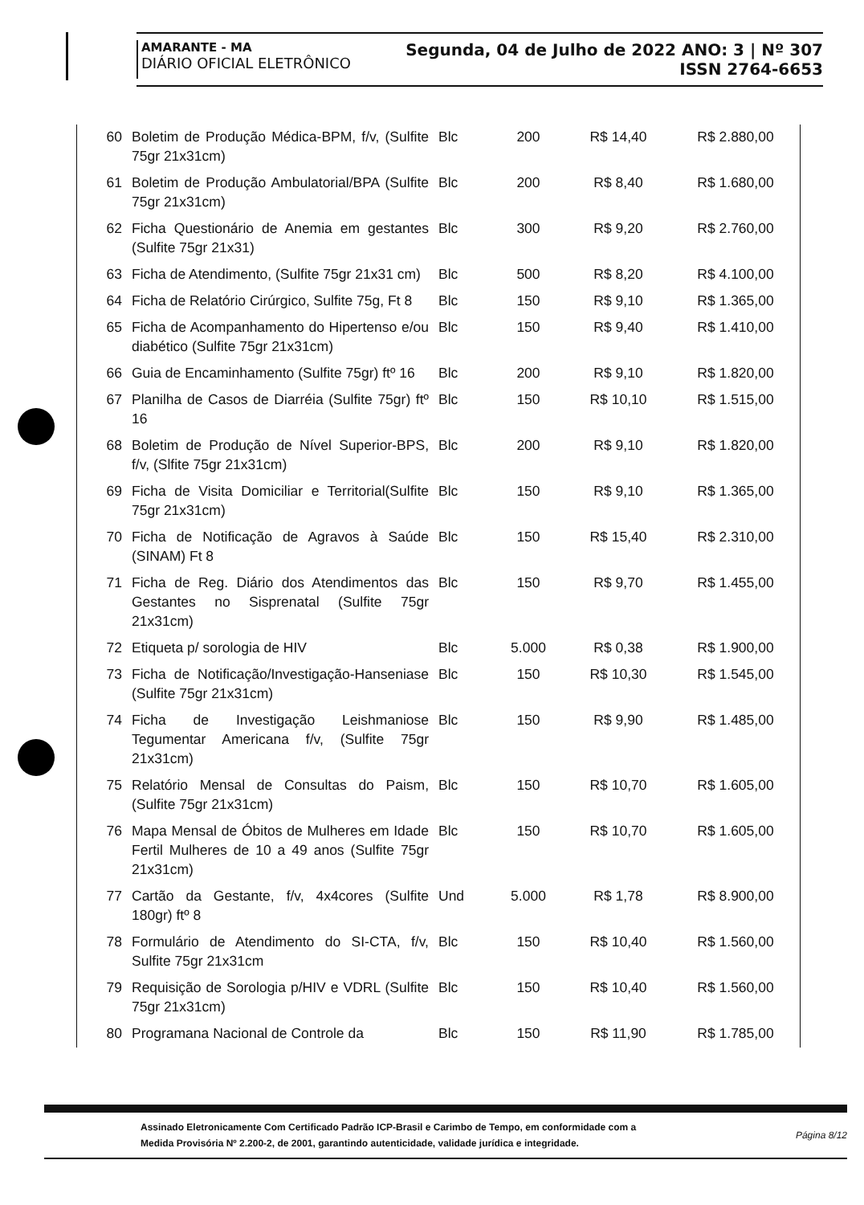AMARANTE - MA
DIÁRIO OFICIAL ELETRÔNICO
Segunda, 04 de Julho de 2022 ANO: 3 | Nº 307
ISSN 2764-6653
| 60 | Boletim de Produção Médica-BPM, f/v, (Sulfite 75gr 21x31cm) | Blc | 200 | R$ 14,40 | R$ 2.880,00 |
| 61 | Boletim de Produção Ambulatorial/BPA (Sulfite 75gr 21x31cm) | Blc | 200 | R$ 8,40 | R$ 1.680,00 |
| 62 | Ficha Questionário de Anemia em gestantes (Sulfite 75gr 21x31) | Blc | 300 | R$ 9,20 | R$ 2.760,00 |
| 63 | Ficha de Atendimento, (Sulfite 75gr 21x31 cm) | Blc | 500 | R$ 8,20 | R$ 4.100,00 |
| 64 | Ficha de Relatório Cirúrgico, Sulfite 75g, Ft 8 | Blc | 150 | R$ 9,10 | R$ 1.365,00 |
| 65 | Ficha de Acompanhamento do Hipertenso e/ou diabético (Sulfite 75gr 21x31cm) | Blc | 150 | R$ 9,40 | R$ 1.410,00 |
| 66 | Guia de Encaminhamento (Sulfite 75gr) ftº 16 | Blc | 200 | R$ 9,10 | R$ 1.820,00 |
| 67 | Planilha de Casos de Diarréia (Sulfite 75gr) ftº 16 | Blc | 150 | R$ 10,10 | R$ 1.515,00 |
| 68 | Boletim de Produção de Nível Superior-BPS, f/v, (Slfite 75gr 21x31cm) | Blc | 200 | R$ 9,10 | R$ 1.820,00 |
| 69 | Ficha de Visita Domiciliar e Territorial(Sulfite 75gr 21x31cm) | Blc | 150 | R$ 9,10 | R$ 1.365,00 |
| 70 | Ficha de Notificação de Agravos à Saúde (SINAM) Ft 8 | Blc | 150 | R$ 15,40 | R$ 2.310,00 |
| 71 | Ficha de Reg. Diário dos Atendimentos das Gestantes no Sisprenatal (Sulfite 75gr 21x31cm) | Blc | 150 | R$ 9,70 | R$ 1.455,00 |
| 72 | Etiqueta p/ sorologia de HIV | Blc | 5.000 | R$ 0,38 | R$ 1.900,00 |
| 73 | Ficha de Notificação/Investigação-Hanseniase (Sulfite 75gr 21x31cm) | Blc | 150 | R$ 10,30 | R$ 1.545,00 |
| 74 | Ficha de Investigação Leishmaniose Tegumentar Americana f/v, (Sulfite 75gr 21x31cm) | Blc | 150 | R$ 9,90 | R$ 1.485,00 |
| 75 | Relatório Mensal de Consultas do Paism, (Sulfite 75gr 21x31cm) | Blc | 150 | R$ 10,70 | R$ 1.605,00 |
| 76 | Mapa Mensal de Óbitos de Mulheres em Idade Fertil Mulheres de 10 a 49 anos (Sulfite 75gr 21x31cm) | Blc | 150 | R$ 10,70 | R$ 1.605,00 |
| 77 | Cartão da Gestante, f/v, 4x4cores (Sulfite 180gr) ftº 8 | Und | 5.000 | R$ 1,78 | R$ 8.900,00 |
| 78 | Formulário de Atendimento do SI-CTA, f/v, Sulfite 75gr 21x31cm | Blc | 150 | R$ 10,40 | R$ 1.560,00 |
| 79 | Requisição de Sorologia p/HIV e VDRL (Sulfite 75gr 21x31cm) | Blc | 150 | R$ 10,40 | R$ 1.560,00 |
| 80 | Programana Nacional de Controle da | Blc | 150 | R$ 11,90 | R$ 1.785,00 |
Assinado Eletronicamente Com Certificado Padrão ICP-Brasil e Carimbo de Tempo, em conformidade com a
Medida Provisória Nº 2.200-2, de 2001, garantindo autenticidade, validade jurídica e integridade.
Página 8/12